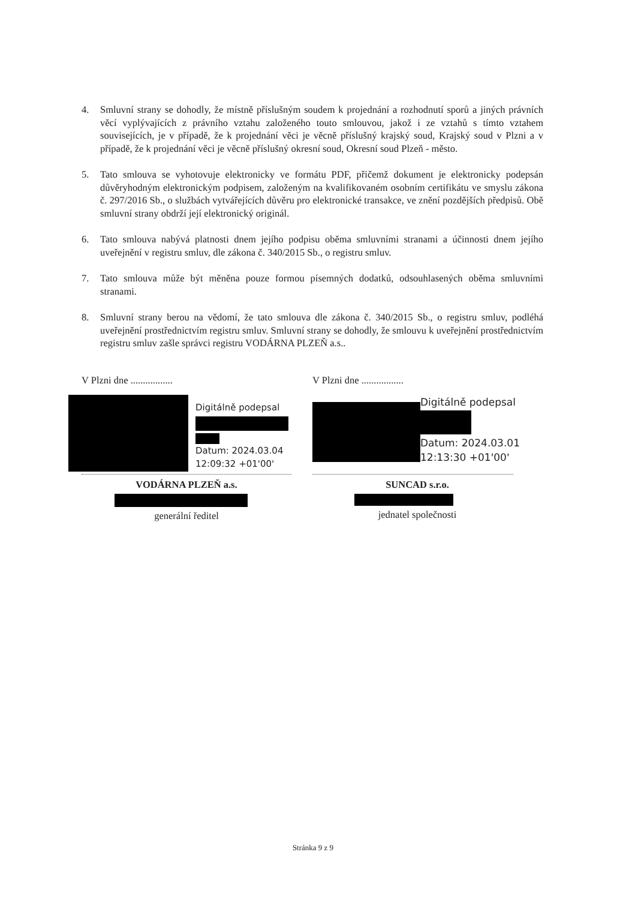4. Smluvní strany se dohodly, že místně příslušným soudem k projednání a rozhodnutí sporů a jiných právních věcí vyplývajících z právního vztahu založeného touto smlouvou, jakož i ze vztahů s tímto vztahem souvisejících, je v případě, že k projednání věci je věcně příslušný krajský soud, Krajský soud v Plzni a v případě, že k projednání věci je věcně příslušný okresní soud, Okresní soud Plzeň - město.
5. Tato smlouva se vyhotovuje elektronicky ve formátu PDF, přičemž dokument je elektronicky podepsán důvěryhodným elektronickým podpisem, založeným na kvalifikovaném osobním certifikátu ve smyslu zákona č. 297/2016 Sb., o službách vytvářejících důvěru pro elektronické transakce, ve znění pozdějších předpisů. Obě smluvní strany obdrží její elektronický originál.
6. Tato smlouva nabývá platnosti dnem jejího podpisu oběma smluvními stranami a účinnosti dnem jejího uveřejnění v registru smluv, dle zákona č. 340/2015 Sb., o registru smluv.
7. Tato smlouva může být měněna pouze formou písemných dodatků, odsouhlasených oběma smluvními stranami.
8. Smluvní strany berou na vědomí, že tato smlouva dle zákona č. 340/2015 Sb., o registru smluv, podléhá uveřejnění prostřednictvím registru smluv. Smluvní strany se dohodly, že smlouvu k uveřejnění prostřednictvím registru smluv zašle správci registru VODÁRNA PLZEŇ a.s..
V Plzni dne .................
Digitálně podepsal
Datum: 2024.03.04
12:09:32 +01'00'
VODÁRNA PLZEŇ a.s.
generální ředitel
V Plzni dne .................
Digitálně podepsal
Datum: 2024.03.01
12:13:30 +01'00'
SUNCAD s.r.o.
jednatel společnosti
Stránka 9 z 9